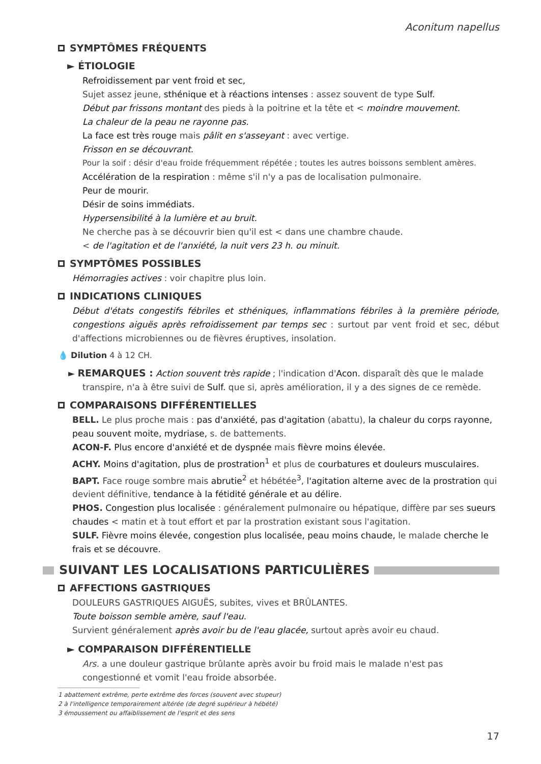Aconitum napellus
SYMPTÔMES FRÉQUENTS
► ÉTIOLOGIE
Refroidissement par vent froid et sec,
Sujet assez jeune, sthénique et à réactions intenses : assez souvent de type Sulf.
Début par frissons montant des pieds à la poitrine et la tête et < moindre mouvement.
La chaleur de la peau ne rayonne pas.
La face est très rouge mais pâlit en s'asseyant : avec vertige.
Frisson en se découvrant.
Pour la soif : désir d'eau froide fréquemment répétée ; toutes les autres boissons semblent amères.
Accélération de la respiration : même s'il n'y a pas de localisation pulmonaire.
Peur de mourir.
Désir de soins immédiats.
Hypersensibilité à la lumière et au bruit.
Ne cherche pas à se découvrir bien qu'il est < dans une chambre chaude.
< de l'agitation et de l'anxiété, la nuit vers 23 h. ou minuit.
SYMPTÔMES POSSIBLES
Hémorragies actives : voir chapitre plus loin.
INDICATIONS CLINIQUES
Début d'états congestifs fébriles et sthéniques, inflammations fébriles à la première période, congestions aiguës après refroidissement par temps sec : surtout par vent froid et sec, début d'affections microbiennes ou de fièvres éruptives, insolation.
💧 Dilution 4 à 12 CH.
► REMARQUES : Action souvent très rapide ; l'indication d'Acon. disparaît dès que le malade transpire, n'a à être suivi de Sulf. que si, après amélioration, il y a des signes de ce remède.
COMPARAISONS DIFFÉRENTIELLES
BELL. Le plus proche mais : pas d'anxiété, pas d'agitation (abattu), la chaleur du corps rayonne, peau souvent moite, mydriase, s. de battements.
ACON-F. Plus encore d'anxiété et de dyspnée mais fièvre moins élevée.
ACHY. Moins d'agitation, plus de prostration<sup>1</sup> et plus de courbatures et douleurs musculaires.
BAPT. Face rouge sombre mais abrutie<sup>2</sup> et hébétée<sup>3</sup>, l'agitation alterne avec de la prostration qui devient définitive, tendance à la fétidité générale et au délire.
PHOS. Congestion plus localisée : généralement pulmonaire ou hépatique, diffère par ses sueurs chaudes < matin et à tout effort et par la prostration existant sous l'agitation.
SULF. Fièvre moins élevée, congestion plus localisée, peau moins chaude, le malade cherche le frais et se découvre.
SUIVANT LES LOCALISATIONS PARTICULIÈRES
AFFECTIONS GASTRIQUES
DOULEURS GASTRIQUES AIGUËS, subites, vives et BRÛLANTES.
Toute boisson semble amère, sauf l'eau.
Survient généralement après avoir bu de l'eau glacée, surtout après avoir eu chaud.
► COMPARAISON DIFFÉRENTIELLE
Ars. a une douleur gastrique brûlante après avoir bu froid mais le malade n'est pas congestionné et vomit l'eau froide absorbée.
1 abattement extrême, perte extrême des forces (souvent avec stupeur)
2 à l'intelligence temporairement altérée (de degré supérieur à hébété)
3 émoussement ou affaiblissement de l'esprit et des sens
17